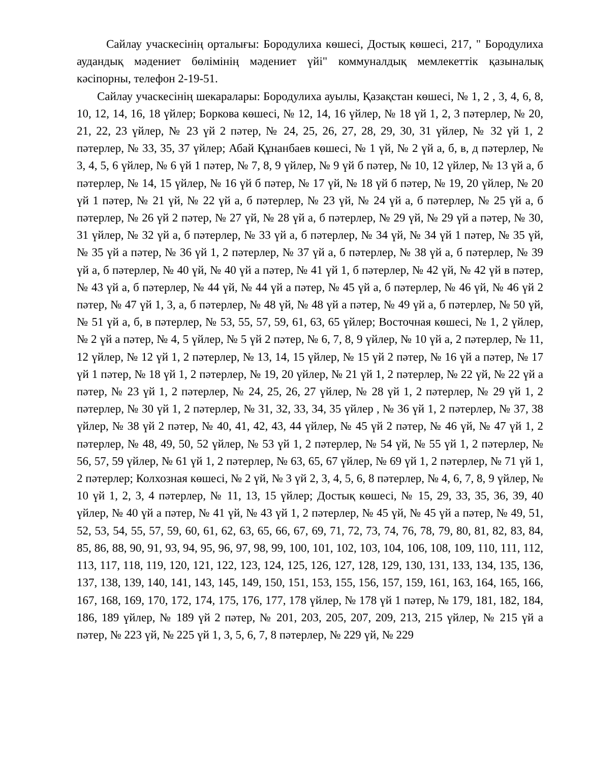Сайлау учаскесінің орталығы: Бородулиха көшесі, Достық көшесі, 217, " Бородулиха аудандық мәдениет бөлімінің мәдениет үйі" коммуналдық мемлекеттік қазыналық кәсіпорны, телефон 2-19-51.
Сайлау учаскесінің шекаралары: Бородулиха ауылы, Қазақстан көшесі, № 1, 2 , 3, 4, 6, 8, 10, 12, 14, 16, 18 үйлер; Боркова көшесі, № 12, 14, 16 үйлер, № 18 үй 1, 2, 3 пәтерлер, № 20, 21, 22, 23 үйлер, № 23 үй 2 пәтер, № 24, 25, 26, 27, 28, 29, 30, 31 үйлер, № 32 үй 1, 2 пәтерлер, № 33, 35, 37 үйлер; Абай Құнанбаев көшесі, № 1 үй, № 2 үй а, б, в, д пәтерлер, № 3, 4, 5, 6 үйлер, № 6 үй 1 пәтер, № 7, 8, 9 үйлер, № 9 үй б пәтер, № 10, 12 үйлер, № 13 үй а, б пәтерлер, № 14, 15 үйлер, № 16 үй б пәтер, № 17 үй, № 18 үй б пәтер, № 19, 20 үйлер, № 20 үй 1 пәтер, № 21 үй, № 22 үй а, б пәтерлер, № 23 үй, № 24 үй а, б пәтерлер, № 25 үй а, б пәтерлер, № 26 үй 2 пәтер, № 27 үй, № 28 үй а, б пәтерлер, № 29 үй, № 29 үй а пәтер, № 30, 31 үйлер, № 32 үй а, б пәтерлер, № 33 үй а, б пәтерлер, № 34 үй, № 34 үй 1 пәтер, № 35 үй, № 35 үй а пәтер, № 36 үй 1, 2 пәтерлер, № 37 үй а, б пәтерлер, № 38 үй а, б пәтерлер, № 39 үй а, б пәтерлер, № 40 үй, № 40 үй а пәтер, № 41 үй 1, б пәтерлер, № 42 үй, № 42 үй в пәтер, № 43 үй а, б пәтерлер, № 44 үй, № 44 үй а пәтер, № 45 үй а, б пәтерлер, № 46 үй, № 46 үй 2 пәтер, № 47 үй 1, 3, а, б пәтерлер, № 48 үй, № 48 үй а пәтер, № 49 үй а, б пәтерлер, № 50 үй, № 51 үй а, б, в пәтерлер, № 53, 55, 57, 59, 61, 63, 65 үйлер; Восточная көшесі, № 1, 2 үйлер, № 2 үй а пәтер, № 4, 5 үйлер, № 5 үй 2 пәтер, № 6, 7, 8, 9 үйлер, № 10 үй а, 2 пәтерлер, № 11, 12 үйлер, № 12 үй 1, 2 пәтерлер, № 13, 14, 15 үйлер, № 15 үй 2 пәтер, № 16 үй а пәтер, № 17 үй 1 пәтер, № 18 үй 1, 2 пәтерлер, № 19, 20 үйлер, № 21 үй 1, 2 пәтерлер, № 22 үй, № 22 үй а пәтер, № 23 үй 1, 2 пәтерлер, № 24, 25, 26, 27 үйлер, № 28 үй 1, 2 пәтерлер, № 29 үй 1, 2 пәтерлер, № 30 үй 1, 2 пәтерлер, № 31, 32, 33, 34, 35 үйлер , № 36 үй 1, 2 пәтерлер, № 37, 38 үйлер, № 38 үй 2 пәтер, № 40, 41, 42, 43, 44 үйлер, № 45 үй 2 пәтер, № 46 үй, № 47 үй 1, 2 пәтерлер, № 48, 49, 50, 52 үйлер, № 53 үй 1, 2 пәтерлер, № 54 үй, № 55 үй 1, 2 пәтерлер, № 56, 57, 59 үйлер, № 61 үй 1, 2 пәтерлер, № 63, 65, 67 үйлер, № 69 үй 1, 2 пәтерлер, № 71 үй 1, 2 пәтерлер; Колхозная көшесі, № 2 үй, № 3 үй 2, 3, 4, 5, 6, 8 пәтерлер, № 4, 6, 7, 8, 9 үйлер, № 10 үй 1, 2, 3, 4 пәтерлер, № 11, 13, 15 үйлер; Достық көшесі, № 15, 29, 33, 35, 36, 39, 40 үйлер, № 40 үй а пәтер, № 41 үй, № 43 үй 1, 2 пәтерлер, № 45 үй, № 45 үй а пәтер, № 49, 51, 52, 53, 54, 55, 57, 59, 60, 61, 62, 63, 65, 66, 67, 69, 71, 72, 73, 74, 76, 78, 79, 80, 81, 82, 83, 84, 85, 86, 88, 90, 91, 93, 94, 95, 96, 97, 98, 99, 100, 101, 102, 103, 104, 106, 108, 109, 110, 111, 112, 113, 117, 118, 119, 120, 121, 122, 123, 124, 125, 126, 127, 128, 129, 130, 131, 133, 134, 135, 136, 137, 138, 139, 140, 141, 143, 145, 149, 150, 151, 153, 155, 156, 157, 159, 161, 163, 164, 165, 166, 167, 168, 169, 170, 172, 174, 175, 176, 177, 178 үйлер, № 178 үй 1 пәтер, № 179, 181, 182, 184, 186, 189 үйлер, № 189 үй 2 пәтер, № 201, 203, 205, 207, 209, 213, 215 үйлер, № 215 үй а пәтер, № 223 үй, № 225 үй 1, 3, 5, 6, 7, 8 пәтерлер, № 229 үй, № 229